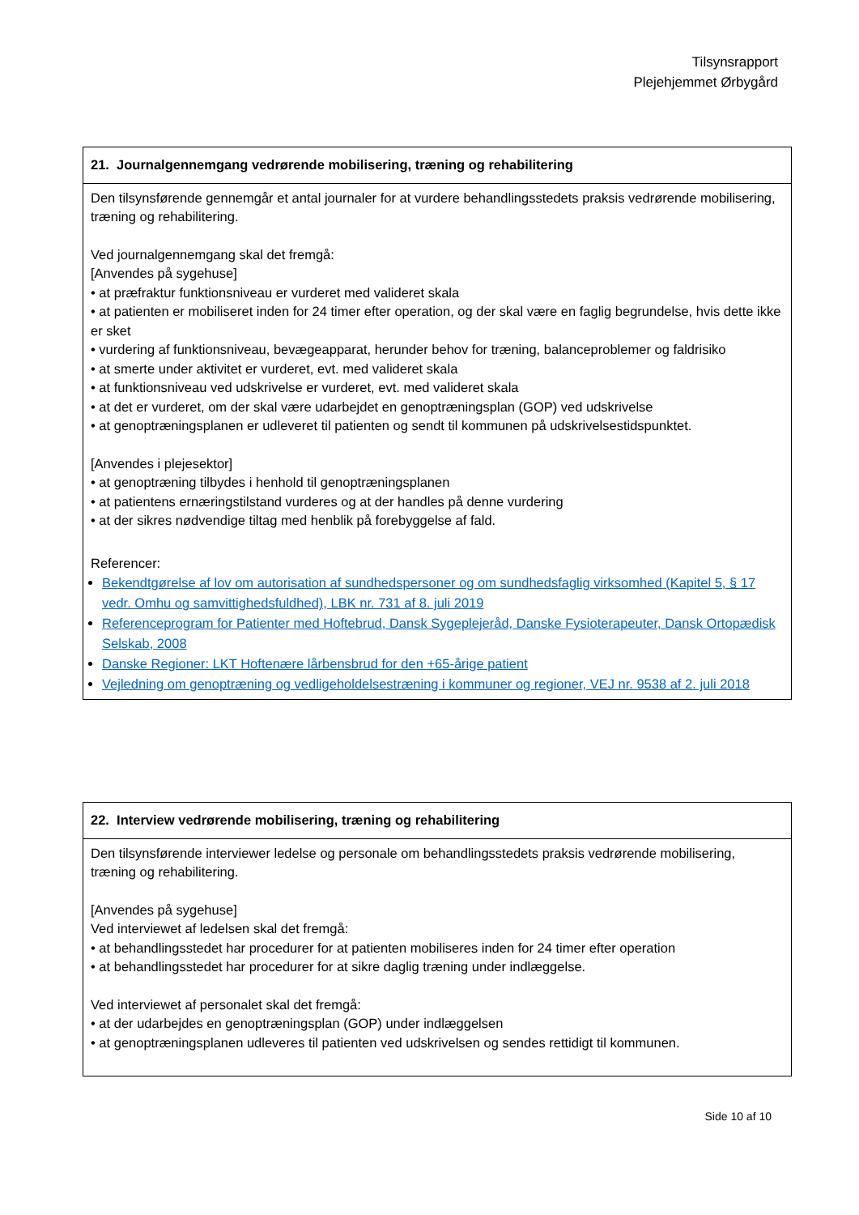Tilsynsrapport
Plejehjemmet Ørbygård
| 21. Journalgennemgang vedrørende mobilisering, træning og rehabilitering |
| --- |
| Den tilsynsførende gennemgår et antal journaler for at vurdere behandlingsstedets praksis vedrørende mobilisering, træning og rehabilitering. Ved journalgennemgang skal det fremgå: [Anvendes på sygehuse] • at præfraktur funktionsniveau er vurderet med valideret skala • at patienten er mobiliseret inden for 24 timer efter operation, og der skal være en faglig begrundelse, hvis dette ikke er sket • vurdering af funktionsniveau, bevægeapparat, herunder behov for træning, balanceproblemer og faldrisiko • at smerte under aktivitet er vurderet, evt. med valideret skala • at funktionsniveau ved udskrivelse er vurderet, evt. med valideret skala • at det er vurderet, om der skal være udarbejdet en genoptræningsplan (GOP) ved udskrivelse • at genoptræningsplanen er udleveret til patienten og sendt til kommunen på udskrivelsestidspunktet. [Anvendes i plejesektor] • at genoptræning tilbydes i henhold til genoptræningsplanen • at patientens ernæringstilstand vurderes og at der handles på denne vurdering • at der sikres nødvendige tiltag med henblik på forebyggelse af fald. Referencer: Bekendtgørelse af lov om autorisation af sundhedspersoner og om sundhedsfaglig virksomhed (Kapitel 5, § 17 vedr. Omhu og samvittighedsfuldhed), LBK nr. 731 af 8. juli 2019 Referenceprogram for Patienter med Hoftebrud, Dansk Sygeplejeråd, Danske Fysioterapeuter, Dansk Ortopædisk Selskab, 2008 Danske Regioner: LKT Hoftenære lårbensbrud for den +65-årige patient Vejledning om genoptræning og vedligeholdelsestræning i kommuner og regioner, VEJ nr. 9538 af 2. juli 2018 |
| 22. Interview vedrørende mobilisering, træning og rehabilitering |
| --- |
| Den tilsynsførende interviewer ledelse og personale om behandlingsstedets praksis vedrørende mobilisering, træning og rehabilitering. [Anvendes på sygehuse] Ved interviewet af ledelsen skal det fremgå: • at behandlingsstedet har procedurer for at patienten mobiliseres inden for 24 timer efter operation • at behandlingsstedet har procedurer for at sikre daglig træning under indlæggelse. Ved interviewet af personalet skal det fremgå: • at der udarbejdes en genoptræningsplan (GOP) under indlæggelsen • at genoptræningsplanen udleveres til patienten ved udskrivelsen og sendes rettidigt til kommunen. |
Side 10 af 10